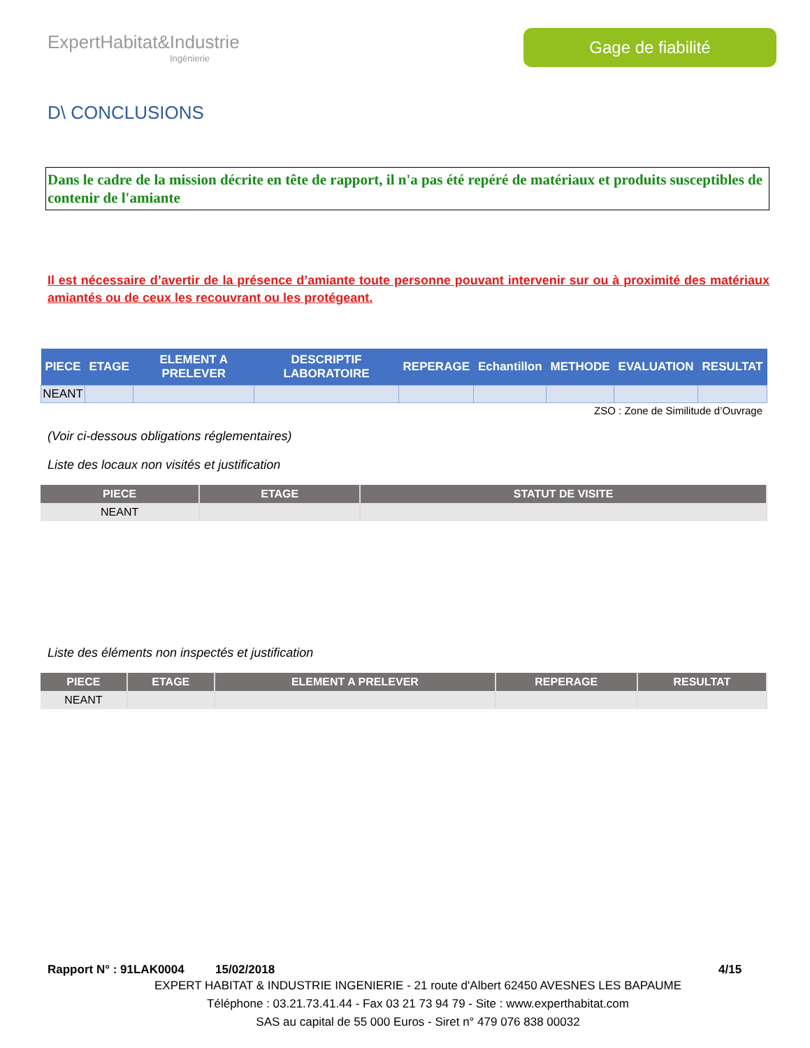ExpertHabitat&Industrie
Ingénierie
Gage de fiabilité
D\ CONCLUSIONS
Dans le cadre de la mission décrite en tête de rapport, il n'a pas été repéré de matériaux et produits susceptibles de contenir de l'amiante
Il est nécessaire d’avertir de la présence d’amiante toute personne pouvant intervenir sur ou à proximité des matériaux amiantés ou de ceux les recouvrant ou les protégeant.
| PIECE | ETAGE | ELEMENT A PRELEVER | DESCRIPTIF LABORATOIRE | REPERAGE | Echantillon | METHODE | EVALUATION | RESULTAT |
| --- | --- | --- | --- | --- | --- | --- | --- | --- |
| NEANT | | | | | | | | |
ZSO : Zone de Similitude d’Ouvrage
(Voir ci-dessous obligations réglementaires)
Liste des locaux non visités et justification
| PIECE | ETAGE | STATUT DE VISITE |
| --- | --- | --- |
| NEANT | | |
Liste des éléments non inspectés et justification
| PIECE | ETAGE | ELEMENT A PRELEVER | REPERAGE | RESULTAT |
| --- | --- | --- | --- | --- |
| NEANT | | | | |
Rapport N° : 91LAK0004 15/02/2018 4/15
EXPERT HABITAT & INDUSTRIE INGENIERIE - 21 route d'Albert 62450 AVESNES LES BAPAUME
Téléphone : 03.21.73.41.44 - Fax 03 21 73 94 79 - Site : www.experthabitat.com
SAS au capital de 55 000 Euros - Siret n° 479 076 838 00032